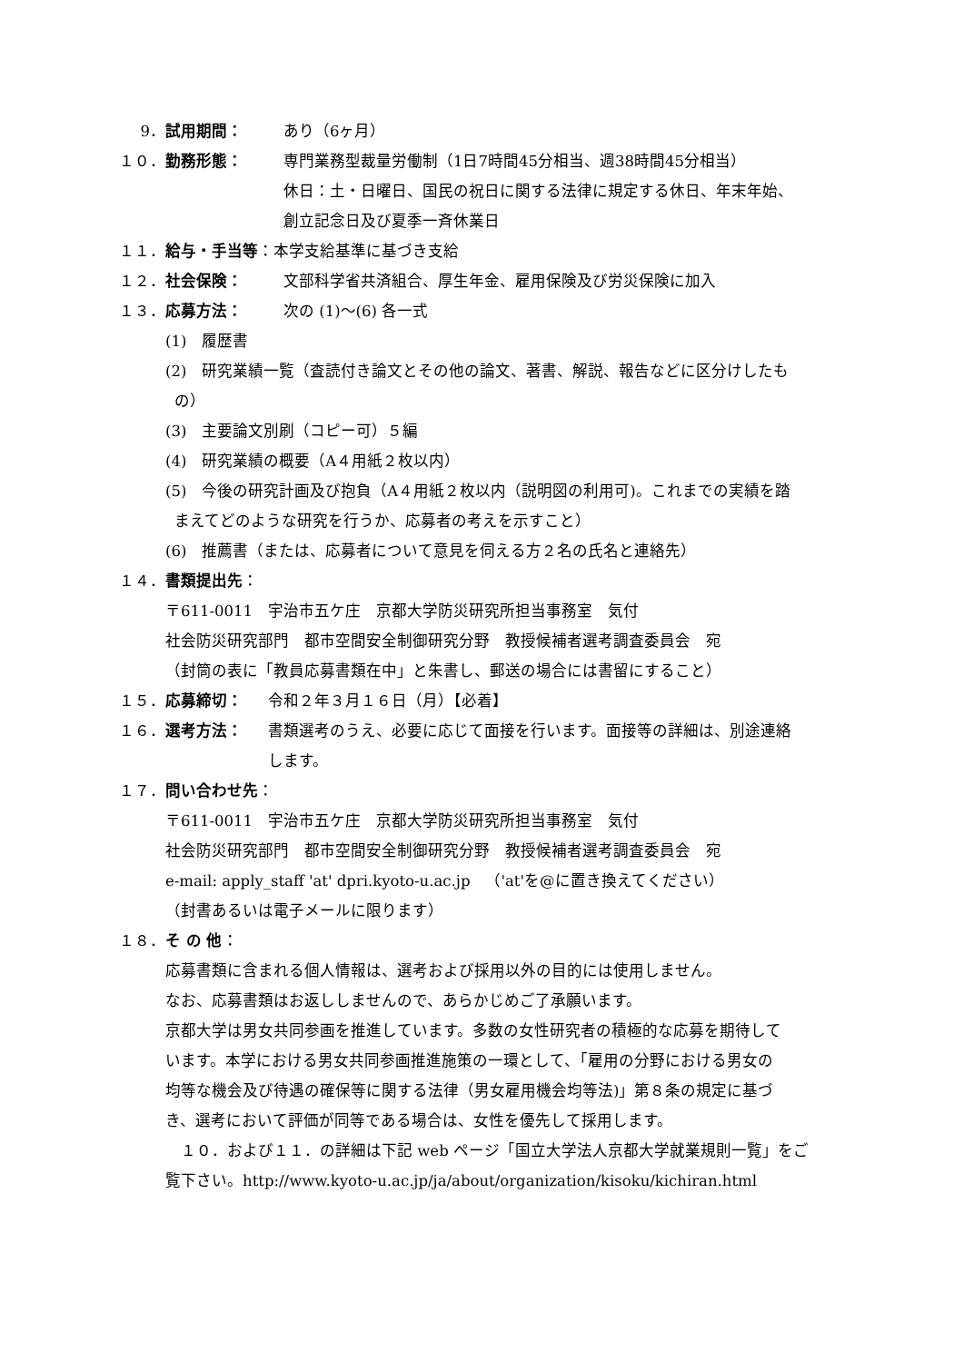9． 試用期間： あり（6ヶ月）
１０． 勤務形態： 専門業務型裁量労働制（1日7時間45分相当、週38時間45分相当）
休日：土・日曜日、国民の祝日に関する法律に規定する休日、年末年始、
創立記念日及び夏季一斉休業日
１１． 給与・手当等 ：本学支給基準に基づき支給
１２． 社会保険： 文部科学省共済組合、厚生年金、雇用保険及び労災保険に加入
１３． 応募方法： 次の (1)～(6) 各一式
(1)　履歴書
(2)　研究業績一覧（査読付き論文とその他の論文、著書、解説、報告などに区分けしたも
の）
(3)　主要論文別刷（コピー可）５編
(4)　研究業績の概要（A４用紙２枚以内）
(5)　今後の研究計画及び抱負（A４用紙２枚以内（説明図の利用可)。これまでの実績を踏
まえてどのような研究を行うか、応募者の考えを示すこと）
(6)　推薦書（または、応募者について意見を伺える方２名の氏名と連絡先）
１４． 書類提出先 ：
〒611-0011　宇治市五ケ庄　京都大学防災研究所担当事務室　気付
社会防災研究部門　都市空間安全制御研究分野　教授候補者選考調査委員会　宛
（封筒の表に「教員応募書類在中」と朱書し、郵送の場合には書留にすること）
１５． 応募締切： 令和２年３月１６日（月）【必着】
１６． 選考方法： 書類選考のうえ、必要に応じて面接を行います。面接等の詳細は、別途連絡
します。
１７． 問い合わせ先 ：
〒611-0011　宇治市五ケ庄　京都大学防災研究所担当事務室　気付
社会防災研究部門　都市空間安全制御研究分野　教授候補者選考調査委員会　宛
e-mail: apply_staff 'at' dpri.kyoto-u.ac.jp　（'at'を@に置き換えてください）
（封書あるいは電子メールに限ります）
１８． そ の 他 ：
応募書類に含まれる個人情報は、選考および採用以外の目的には使用しません。
なお、応募書類はお返ししませんので、あらかじめご了承願います。
京都大学は男女共同参画を推進しています。多数の女性研究者の積極的な応募を期待して
います。本学における男女共同参画推進施策の一環として、「雇用の分野における男女の
均等な機会及び待遇の確保等に関する法律（男女雇用機会均等法)」第８条の規定に基づ
き、選考において評価が同等である場合は、女性を優先して採用します。
　１０．および１１．の詳細は下記 web ページ「国立大学法人京都大学就業規則一覧」をご
覧下さい。http://www.kyoto-u.ac.jp/ja/about/organization/kisoku/kichiran.html